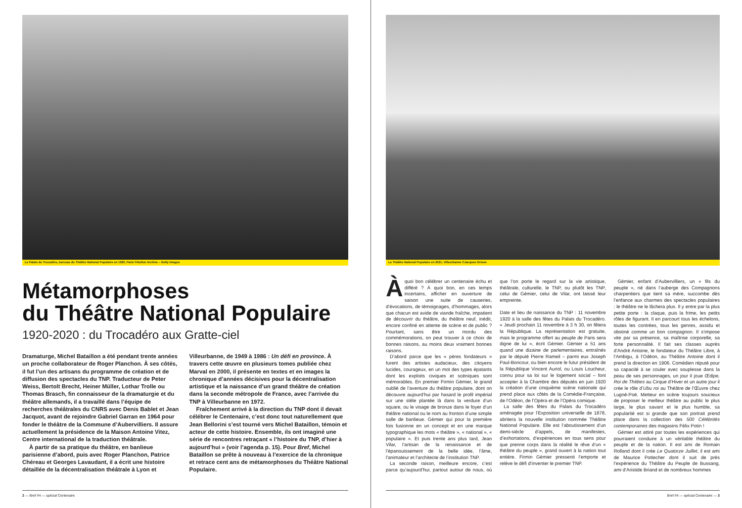Le Palais du Trocadéro, berceau du Théâtre National Populaire en 1920, Paris ©Hulton Archive – Getty Images
Métamorphoses
du Théâtre National Populaire
1920-2020 : du Trocadéro aux Gratte-ciel
Dramaturge, Michel Bataillon a été pendant trente années un proche collaborateur de Roger Planchon. À ses côtés, il fut l’un des artisans du programme de création et de diffusion des spectacles du TNP. Traducteur de Peter Weiss, Bertolt Brecht, Heiner Müller, Lothar Trolle ou Thomas Brasch, fin connaisseur de la dramaturgie et du théâtre allemands, il a travaillé dans l’équipe de recherches théâtrales du CNRS avec Denis Bablet et Jean Jacquot, avant de rejoindre Gabriel Garran en 1964 pour fonder le théâtre de la Commune d’Aubervilliers. Il assure actuellement la présidence de la Maison Antoine Vitez, Centre international de la traduction théâtrale.
À partir de sa pratique du théâtre, en banlieue parisienne d’abord, puis avec Roger Planchon, Patrice Chéreau et Georges Lavaudant, il a écrit une histoire détaillée de la décentralisation théâtrale à Lyon et Villeurbanne, de 1949 à 1986 : Un défi en province. À travers cette œuvre en plusieurs tomes publiée chez Marval en 2000, il présente en textes et en images la chronique d’années décisives pour la décentralisation artistique et la naissance d’un grand théâtre de création dans la seconde métropole de France, avec l’arrivée du TNP à Villeurbanne en 1972.
Fraîchement arrivé à la direction du TNP dont il devait célébrer le Centenaire, c’est donc tout naturellement que Jean Bellorini s’est tourné vers Michel Bataillon, témoin et acteur de cette histoire. Ensemble, ils ont imaginé une série de rencontres retraçant « l’histoire du TNP, d’hier à aujourd’hui » (voir l’agenda p. 15). Pour Bref, Michel Bataillon se prête à nouveau à l’exercice de la chronique et retrace cent ans de métamorphoses du Théâtre National Populaire.
2 — Bref #4 — spécial Centenaire
Le Théâtre National Populaire en 2021, Villeurbanne ©Jacques Grison
Àquoi bon célébrer un centenaire échu et différé ? À quoi bon, en ces temps incertains, afficher en ouverture de saison une suite de causeries, d’évocations, de témoignages, d’hommages, alors que chacun est avide de viande fraîche, impatient de découvrir du théâtre, du théâtre neuf, inédit, encore confiné en attente de scène et de public ? Pourtant, sans être un mordu des commémorations, on peut trouver à ce choix de bonnes raisons, au moins deux vraiment bonnes raisons.
D’abord parce que les « pères fondateurs » furent des artistes audacieux, des citoyens lucides, courageux, en un mot des types épatants dont les exploits civiques et scéniques sont mémorables. En premier Firmin Gémier, le grand oublié de l’aventure du théâtre populaire, dont on découvre aujourd’hui par hasard le profil impérial sur une stèle plantée là dans la verdure d’un square, ou le visage de bronze dans le foyer d’un théâtre national ou le nom au fronton d’une simple salle de banlieue. Gémier qui pour la première fois fusionne en un concept et en une marque typographique les mots « théâtre », « national », « populaire ». Et puis trente ans plus tard, Jean Vilar, l’artisan de la renaissance et de l’épanouissement de la belle idée, l’âme, l’animateur et l’architecte de l’institution TNP.
La seconde raison, meilleure encore, c’est parce qu’aujourd’hui, partout autour de nous, où que l’on porte le regard sur la vie artistique, théâtrale, culturelle, le TNP, ou plutôt les TNP, celui de Gémier, celui de Vilar, ont laissé leur empreinte.
Date et lieu de naissance du TNP : 11 novembre 1920 à la salle des fêtes du Palais du Trocadéro. « Jeudi prochain 11 novembre à 3 h 30, on fêtera la République. La représentation est gratuite, mais le programme offert au peuple de Paris sera digne de lui », écrit Gémier. Gémier a 51 ans quand une dizaine de parlementaires, entraînés par le député Pierre Rameil – parmi eux Joseph Paul-Boncour, ou bien encore le futur président de la République Vincent Auriol, ou Louis Loucheur, connu pour sa loi sur le logement social – font accepter à la Chambre des députés en juin 1920 la création d’une cinquième scène nationale qui prend place aux côtés de la Comédie-Française, de l’Odéon, de l’Opéra et de l’Opéra comique.
La salle des fêtes du Palais du Trocadéro aménagée pour l’Exposition universelle de 1878, abritera la nouvelle institution nommée Théâtre National Populaire. Elle est l’aboutissement d’un demi-siècle d’appels, de manifestes, d’exhortations, d’expériences en tous sens pour que prenne corps dans la réalité le rêve d’un « théâtre du peuple », grand ouvert à la nation tout entière. Firmin Gémier pressenti l’emporte et relève le défi d’inventer le premier TNP.
Gémier, enfant d’Aubervilliers, un « fils du peuple », né dans l’auberge des Compagnons charpentiers que tient sa mère, succombe dès l’enfance aux charmes des spectacles populaires : le théâtre ne le lâchera plus. Il y entre par la plus petite porte : la claque, puis la frime, les petits rôles de figurant. Il en parcourt tous les échelons, toutes les contrées, tous les genres, assidu et obstiné comme un bon compagnon. Il s’impose vite par sa présence, sa maîtrise corporelle, sa forte personnalité. Il fait ses classes auprès d’André Antoine, le fondateur du Théâtre Libre, à l’Ambigu, à l’Odéon, au Théâtre Antoine dont il prend la direction en 1906. Comédien réputé pour sa capacité à se couler avec souplesse dans la peau de ses personnages, un jour il joue Œdipe, Roi de Thèbes au Cirque d’Hiver et un autre jour il crée le rôle d’Ubu roi au Théâtre de l’Œuvre chez Lugné-Poë. Metteur en scène toujours soucieux de proposer le meilleur théâtre au public le plus large, le plus savant et le plus humble, sa popularité est si grande que son portrait prend place dans la collection des 500 Célébrités contemporaines des magasins Félix Potin !
Gémier est attiré par toutes les expériences qui pourraient conduire à un véritable théâtre du peuple et de la nation. Il est ami de Romain Rolland dont il crée Le Quatorze Juillet, il est ami de Maurice Pottecher dont il suit de près l’expérience du Théâtre du Peuple de Bussang, ami d’Aristide Briand et de nombreux hommes
Bref #4 — spécial Centenaire — 3